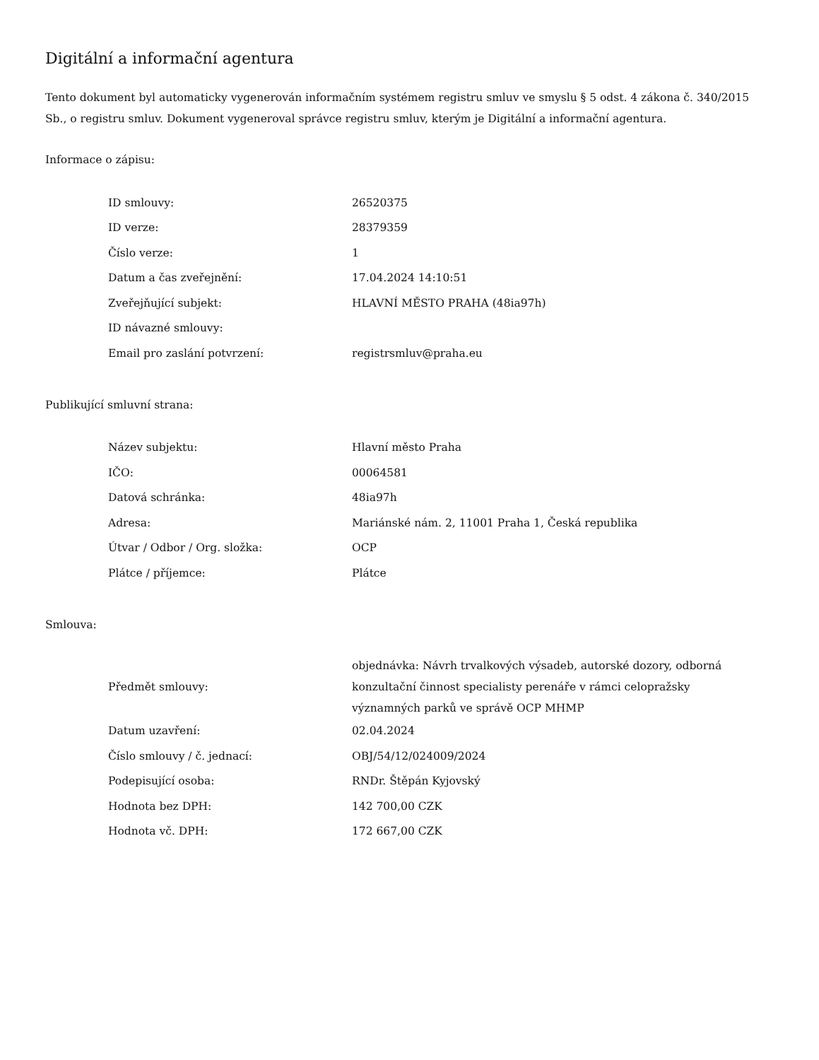Digitální a informační agentura
Tento dokument byl automaticky vygenerován informačním systémem registru smluv ve smyslu § 5 odst. 4 zákona č. 340/2015 Sb., o registru smluv. Dokument vygeneroval správce registru smluv, kterým je Digitální a informační agentura.
Informace o zápisu:
| ID smlouvy: | 26520375 |
| ID verze: | 28379359 |
| Číslo verze: | 1 |
| Datum a čas zveřejnění: | 17.04.2024 14:10:51 |
| Zveřejňující subjekt: | HLAVNÍ MĚSTO PRAHA (48ia97h) |
| ID návazné smlouvy: | |
| Email pro zaslání potvrzení: | registrsmluv@praha.eu |
Publikující smluvní strana:
| Název subjektu: | Hlavní město Praha |
| IČO: | 00064581 |
| Datová schránka: | 48ia97h |
| Adresa: | Mariánské nám. 2, 11001 Praha 1, Česká republika |
| Útvar / Odbor / Org. složka: | OCP |
| Plátce / příjemce: | Plátce |
Smlouva:
| Předmět smlouvy: | objednávka: Návrh trvalkových výsadeb, autorské dozory, odborná konzultační činnost specialisty perenáře v rámci celopražsky významných parků ve správě OCP MHMP |
| Datum uzavření: | 02.04.2024 |
| Číslo smlouvy / č. jednací: | OBJ/54/12/024009/2024 |
| Podepisující osoba: | RNDr. Štěpán Kyjovský |
| Hodnota bez DPH: | 142 700,00 CZK |
| Hodnota vč. DPH: | 172 667,00 CZK |